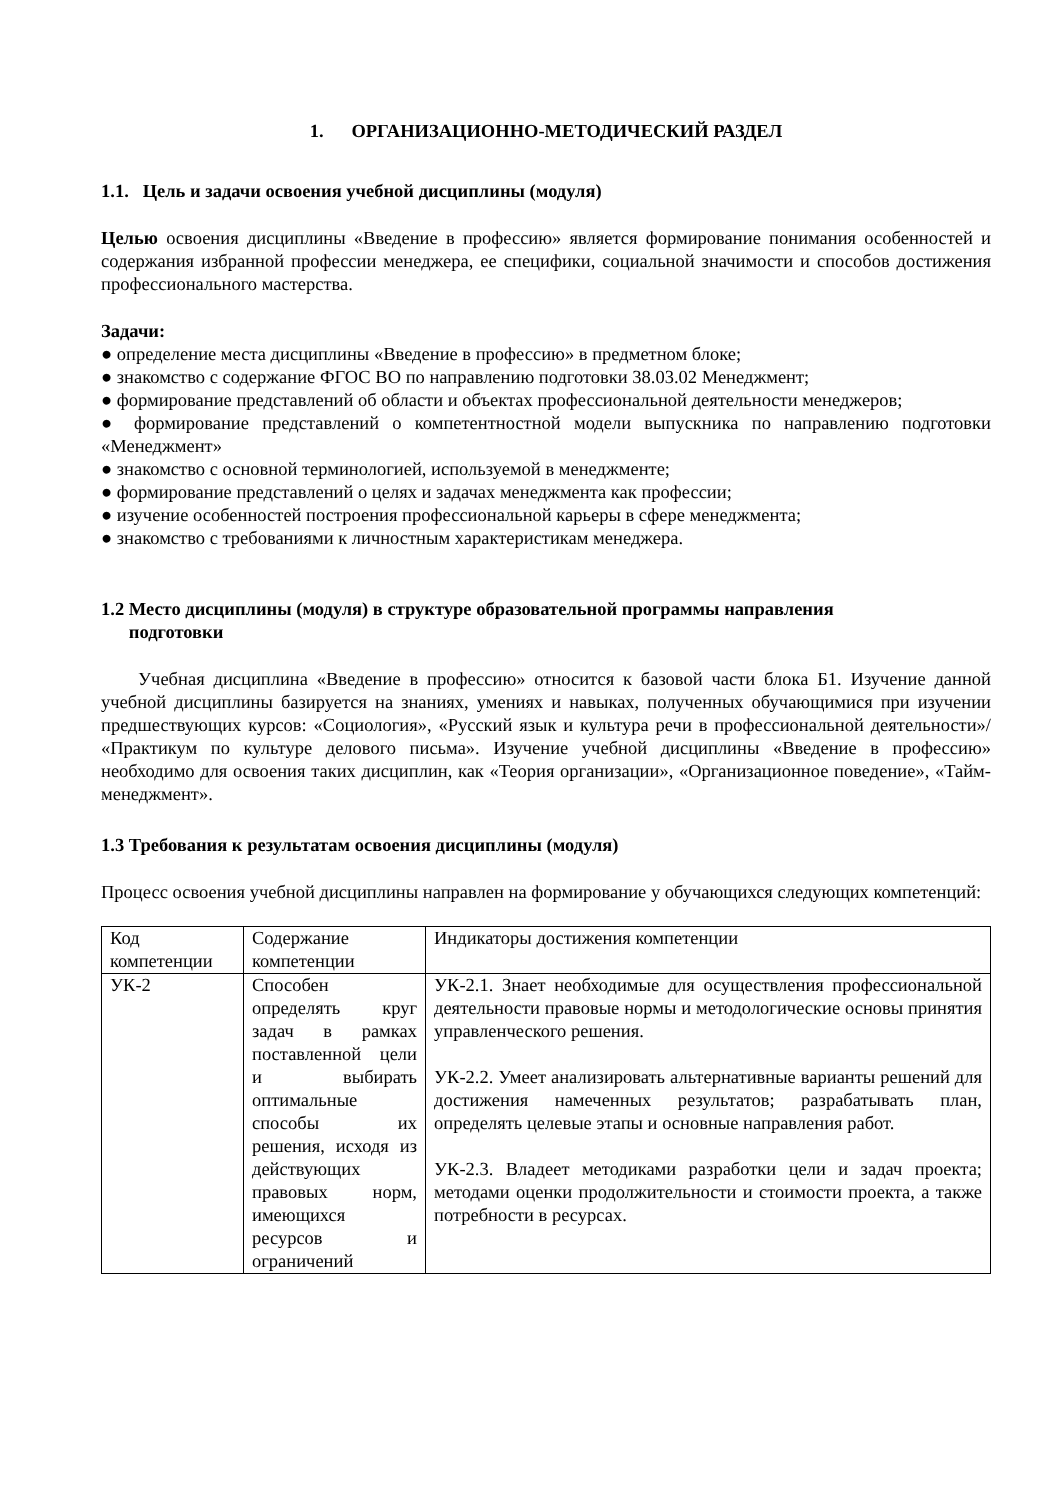1. ОРГАНИЗАЦИОННО-МЕТОДИЧЕСКИЙ РАЗДЕЛ
1.1. Цель и задачи освоения учебной дисциплины (модуля)
Целью освоения дисциплины «Введение в профессию» является формирование понимания особенностей и содержания избранной профессии менеджера, ее специфики, социальной значимости и способов достижения профессионального мастерства.
Задачи:
● определение места дисциплины «Введение в профессию» в предметном блоке;
● знакомство с содержание ФГОС ВО по направлению подготовки 38.03.02 Менеджмент;
● формирование представлений об области и объектах профессиональной деятельности менеджеров;
● формирование представлений о компетентностной модели выпускника по направлению подготовки «Менеджмент»
● знакомство с основной терминологией, используемой в менеджменте;
● формирование представлений о целях и задачах менеджмента как профессии;
● изучение особенностей построения профессиональной карьеры в сфере менеджмента;
● знакомство с требованиями к личностным характеристикам менеджера.
1.2 Место дисциплины (модуля) в структуре образовательной программы направления
подготовки
Учебная дисциплина «Введение в профессию» относится к базовой части блока Б1. Изучение данной учебной дисциплины базируется на знаниях, умениях и навыках, полученных обучающимися при изучении предшествующих курсов: «Социология», «Русский язык и культура речи в профессиональной деятельности»/ «Практикум по культуре делового письма». Изучение учебной дисциплины «Введение в профессию» необходимо для освоения таких дисциплин, как «Теория организации», «Организационное поведение», «Тайм-менеджмент».
1.3 Требования к результатам освоения дисциплины (модуля)
Процесс освоения учебной дисциплины направлен на формирование у обучающихся следующих компетенций:
| Код компетенции | Содержание компетенции | Индикаторы достижения компетенции |
| УК-2 | Способен определять круг задач в рамках поставленной цели и выбирать оптимальные способы их решения, исходя из действующих правовых норм, имеющихся ресурсов и ограничений | УК-2.1. Знает необходимые для осуществления профессиональной деятельности правовые нормы и методологические основы принятия управленческого решения. УК-2.2. Умеет анализировать альтернативные варианты решений для достижения намеченных результатов; разрабатывать план, определять целевые этапы и основные направления работ. УК-2.3. Владеет методиками разработки цели и задач проекта; методами оценки продолжительности и стоимости проекта, а также потребности в ресурсах. |